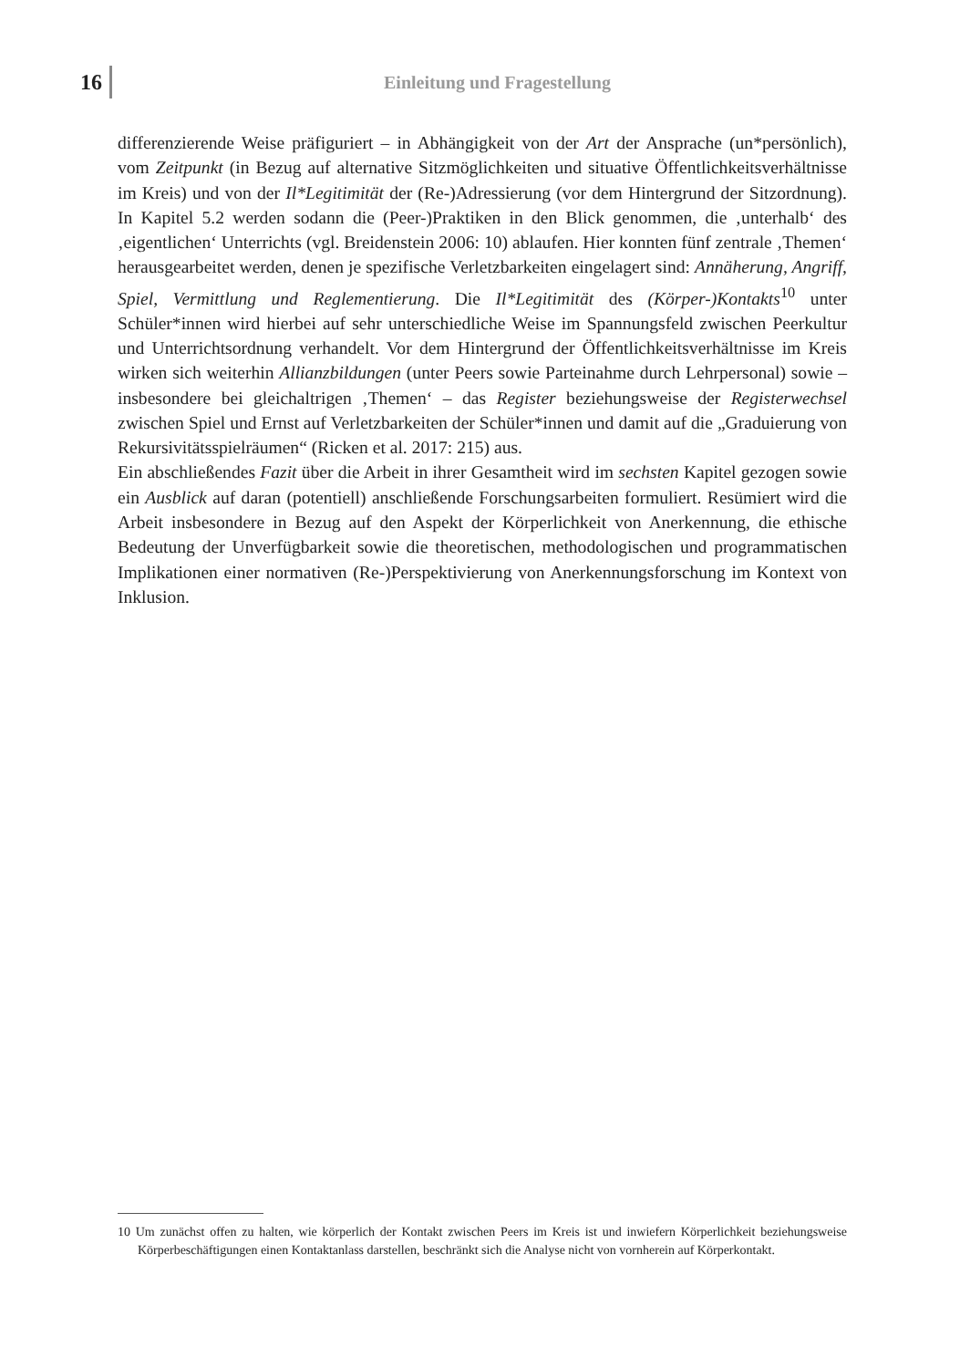16 Einleitung und Fragestellung
differenzierende Weise präfiguriert – in Abhängigkeit von der Art der Ansprache (un*persönlich), vom Zeitpunkt (in Bezug auf alternative Sitzmöglichkeiten und situative Öffentlichkeitsverhältnisse im Kreis) und von der Il*Legitimität der (Re-)Adressierung (vor dem Hintergrund der Sitzordnung). In Kapitel 5.2 werden sodann die (Peer-)Praktiken in den Blick genommen, die ‚unterhalb‘ des ‚eigentlichen‘ Unterrichts (vgl. Breidenstein 2006: 10) ablaufen. Hier konnten fünf zentrale ‚Themen‘ herausgearbeitet werden, denen je spezifische Verletzbarkeiten eingelagert sind: Annäherung, Angriff, Spiel, Vermittlung und Reglementierung. Die Il*Legitimität des (Körper-)Kontakts<sup>10</sup> unter Schüler*innen wird hierbei auf sehr unterschiedliche Weise im Spannungsfeld zwischen Peerkultur und Unterrichtsordnung verhandelt. Vor dem Hintergrund der Öffentlichkeitsverhältnisse im Kreis wirken sich weiterhin Allianzbildungen (unter Peers sowie Parteinahme durch Lehrpersonal) sowie – insbesondere bei gleichaltrigen ‚Themen‘ – das Register beziehungsweise der Registerwechsel zwischen Spiel und Ernst auf Verletzbarkeiten der Schüler*innen und damit auf die „Graduierung von Rekursivitätsspielräumen“ (Ricken et al. 2017: 215) aus.
Ein abschließendes Fazit über die Arbeit in ihrer Gesamtheit wird im sechsten Kapitel gezogen sowie ein Ausblick auf daran (potentiell) anschließende Forschungsarbeiten formuliert. Resümiert wird die Arbeit insbesondere in Bezug auf den Aspekt der Körperlichkeit von Anerkennung, die ethische Bedeutung der Unverfügbarkeit sowie die theoretischen, methodologischen und programmatischen Implikationen einer normativen (Re-)Perspektivierung von Anerkennungsforschung im Kontext von Inklusion.
10 Um zunächst offen zu halten, wie körperlich der Kontakt zwischen Peers im Kreis ist und inwiefern Körperlichkeit beziehungsweise Körperbeschäftigungen einen Kontaktanlass darstellen, beschränkt sich die Analyse nicht von vornherein auf Körperkontakt.